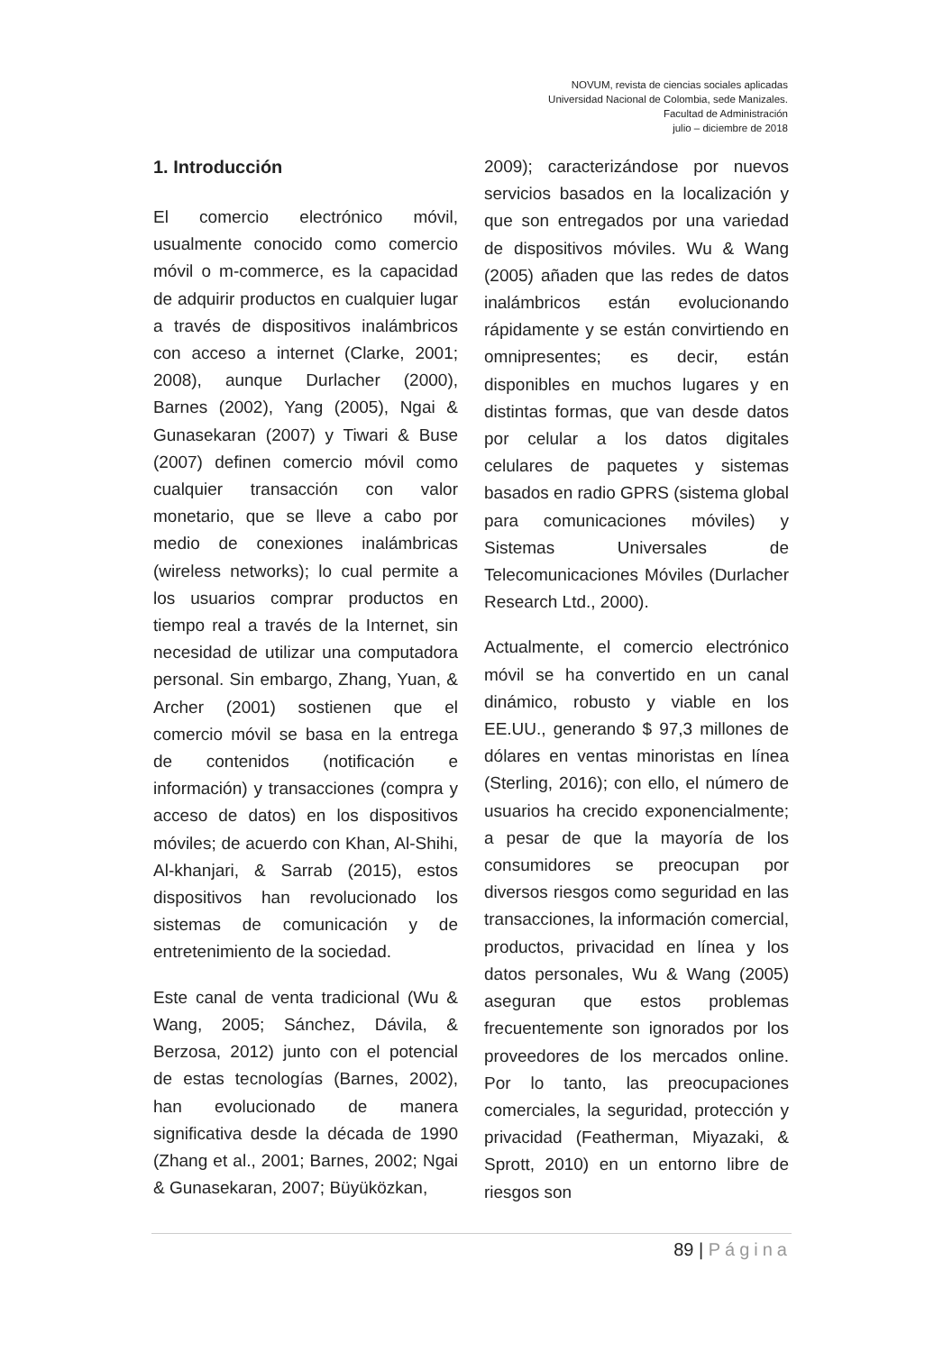NOVUM, revista de ciencias sociales aplicadas
Universidad Nacional de Colombia, sede Manizales.
Facultad de Administración
julio – diciembre de 2018
1. Introducción
El comercio electrónico móvil, usualmente conocido como comercio móvil o m-commerce, es la capacidad de adquirir productos en cualquier lugar a través de dispositivos inalámbricos con acceso a internet (Clarke, 2001; 2008), aunque Durlacher (2000), Barnes (2002), Yang (2005), Ngai & Gunasekaran (2007) y Tiwari & Buse (2007) definen comercio móvil como cualquier transacción con valor monetario, que se lleve a cabo por medio de conexiones inalámbricas (wireless networks); lo cual permite a los usuarios comprar productos en tiempo real a través de la Internet, sin necesidad de utilizar una computadora personal. Sin embargo, Zhang, Yuan, & Archer (2001) sostienen que el comercio móvil se basa en la entrega de contenidos (notificación e información) y transacciones (compra y acceso de datos) en los dispositivos móviles; de acuerdo con Khan, Al-Shihi, Al-khanjari, & Sarrab (2015), estos dispositivos han revolucionado los sistemas de comunicación y de entretenimiento de la sociedad.
Este canal de venta tradicional (Wu & Wang, 2005; Sánchez, Dávila, & Berzosa, 2012) junto con el potencial de estas tecnologías (Barnes, 2002), han evolucionado de manera significativa desde la década de 1990 (Zhang et al., 2001; Barnes, 2002; Ngai & Gunasekaran, 2007; Büyüközkan,
2009); caracterizándose por nuevos servicios basados en la localización y que son entregados por una variedad de dispositivos móviles. Wu & Wang (2005) añaden que las redes de datos inalámbricos están evolucionando rápidamente y se están convirtiendo en omnipresentes; es decir, están disponibles en muchos lugares y en distintas formas, que van desde datos por celular a los datos digitales celulares de paquetes y sistemas basados en radio GPRS (sistema global para comunicaciones móviles) y Sistemas Universales de Telecomunicaciones Móviles (Durlacher Research Ltd., 2000).
Actualmente, el comercio electrónico móvil se ha convertido en un canal dinámico, robusto y viable en los EE.UU., generando $ 97,3 millones de dólares en ventas minoristas en línea (Sterling, 2016); con ello, el número de usuarios ha crecido exponencialmente; a pesar de que la mayoría de los consumidores se preocupan por diversos riesgos como seguridad en las transacciones, la información comercial, productos, privacidad en línea y los datos personales, Wu & Wang (2005) aseguran que estos problemas frecuentemente son ignorados por los proveedores de los mercados online. Por lo tanto, las preocupaciones comerciales, la seguridad, protección y privacidad (Featherman, Miyazaki, & Sprott, 2010) en un entorno libre de riesgos son
89 | Página